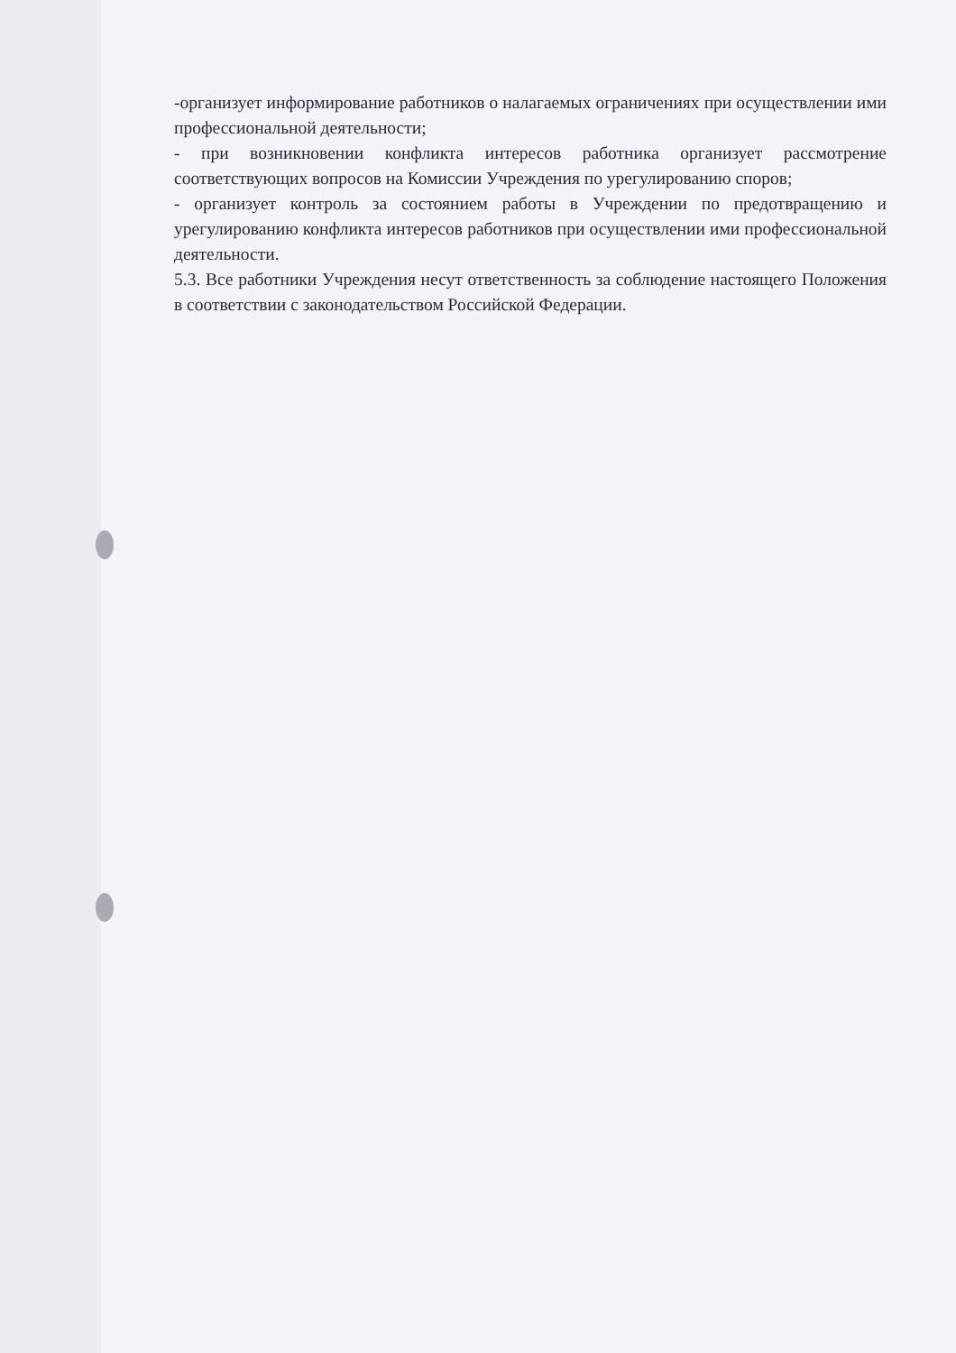-организует информирование работников о налагаемых ограничениях при осуществлении ими профессиональной деятельности;
- при возникновении конфликта интересов работника организует рассмотрение соответствующих вопросов на Комиссии Учреждения по урегулированию споров;
- организует контроль за состоянием работы в Учреждении по предотвращению и урегулированию конфликта интересов работников при осуществлении ими профессиональной деятельности.
5.3. Все работники Учреждения несут ответственность за соблюдение настоящего Положения в соответствии с законодательством Российской Федерации.